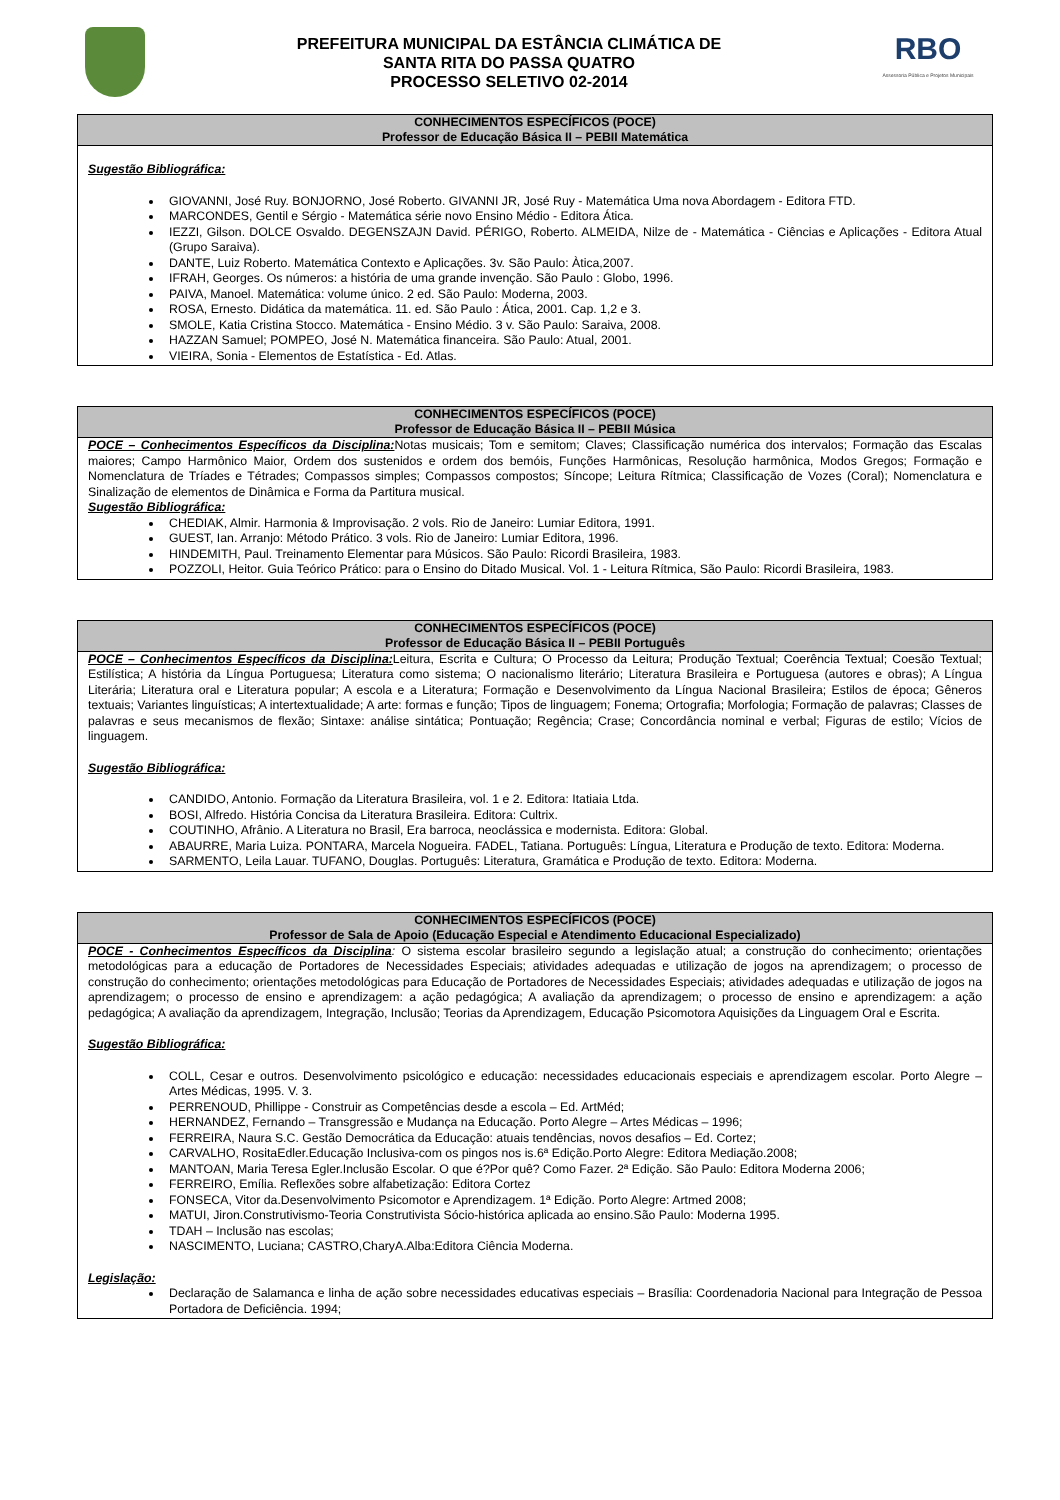PREFEITURA MUNICIPAL DA ESTÂNCIA CLIMÁTICA DE
SANTA RITA DO PASSA QUATRO
PROCESSO SELETIVO 02-2014
RBO
Assessoria Pública e Projetos Municipais
CONHECIMENTOS ESPECÍFICOS (POCE)
Professor de Educação Básica II – PEBII Matemática
Sugestão Bibliográfica:
GIOVANNI, José Ruy. BONJORNO, José Roberto. GIVANNI JR, José Ruy - Matemática Uma nova Abordagem - Editora FTD.
MARCONDES, Gentil e Sérgio - Matemática série novo Ensino Médio - Editora Ática.
IEZZI, Gilson. DOLCE Osvaldo. DEGENSZAJN David. PÉRIGO, Roberto. ALMEIDA, Nilze de - Matemática - Ciências e Aplicações - Editora Atual (Grupo Saraiva).
DANTE, Luiz Roberto. Matemática Contexto e Aplicações. 3v. São Paulo: Àtica,2007.
IFRAH, Georges. Os números: a história de uma grande invenção. São Paulo : Globo, 1996.
PAIVA, Manoel. Matemática: volume único. 2 ed. São Paulo: Moderna, 2003.
ROSA, Ernesto. Didática da matemática. 11. ed. São Paulo : Ática, 2001. Cap. 1,2 e 3.
SMOLE, Katia Cristina Stocco. Matemática - Ensino Médio. 3 v. São Paulo: Saraiva, 2008.
HAZZAN Samuel; POMPEO, José N. Matemática financeira. São Paulo: Atual, 2001.
VIEIRA, Sonia - Elementos de Estatística - Ed. Atlas.
CONHECIMENTOS ESPECÍFICOS (POCE)
Professor de Educação Básica II – PEBII Música
POCE – Conhecimentos Específicos da Disciplina: Notas musicais; Tom e semitom; Claves; Classificação numérica dos intervalos; Formação das Escalas maiores; Campo Harmônico Maior, Ordem dos sustenidos e ordem dos bemóis, Funções Harmônicas, Resolução harmônica, Modos Gregos; Formação e Nomenclatura de Tríades e Tétrades; Compassos simples; Compassos compostos; Síncope; Leitura Rítmica; Classificação de Vozes (Coral); Nomenclatura e Sinalização de elementos de Dinâmica e Forma da Partitura musical.
Sugestão Bibliográfica:
CHEDIAK, Almir. Harmonia & Improvisação. 2 vols. Rio de Janeiro: Lumiar Editora, 1991.
GUEST, Ian. Arranjo: Método Prático. 3 vols. Rio de Janeiro: Lumiar Editora, 1996.
HINDEMITH, Paul. Treinamento Elementar para Músicos. São Paulo: Ricordi Brasileira, 1983.
POZZOLI, Heitor. Guia Teórico Prático: para o Ensino do Ditado Musical. Vol. 1 - Leitura Rítmica, São Paulo: Ricordi Brasileira, 1983.
CONHECIMENTOS ESPECÍFICOS (POCE)
Professor de Educação Básica II – PEBII Português
POCE – Conhecimentos Específicos da Disciplina: Leitura, Escrita e Cultura; O Processo da Leitura; Produção Textual; Coerência Textual; Coesão Textual; Estilística; A história da Língua Portuguesa; Literatura como sistema; O nacionalismo literário; Literatura Brasileira e Portuguesa (autores e obras); A Língua Literária; Literatura oral e Literatura popular; A escola e a Literatura; Formação e Desenvolvimento da Língua Nacional Brasileira; Estilos de época; Gêneros textuais; Variantes linguísticas; A intertextualidade; A arte: formas e função; Tipos de linguagem; Fonema; Ortografia; Morfologia; Formação de palavras; Classes de palavras e seus mecanismos de flexão; Sintaxe: análise sintática; Pontuação; Regência; Crase; Concordância nominal e verbal; Figuras de estilo; Vícios de linguagem.
Sugestão Bibliográfica:
CANDIDO, Antonio. Formação da Literatura Brasileira, vol. 1 e 2. Editora: Itatiaia Ltda.
BOSI, Alfredo. História Concisa da Literatura Brasileira. Editora: Cultrix.
COUTINHO, Afrânio. A Literatura no Brasil, Era barroca, neoclássica e modernista. Editora: Global.
ABAURRE, Maria Luiza. PONTARA, Marcela Nogueira. FADEL, Tatiana. Português: Língua, Literatura e Produção de texto. Editora: Moderna.
SARMENTO, Leila Lauar. TUFANO, Douglas. Português: Literatura, Gramática e Produção de texto. Editora: Moderna.
CONHECIMENTOS ESPECÍFICOS (POCE)
Professor de Sala de Apoio (Educação Especial e Atendimento Educacional Especializado)
POCE - Conhecimentos Específicos da Disciplina: O sistema escolar brasileiro segundo a legislação atual; a construção do conhecimento; orientações metodológicas para a educação de Portadores de Necessidades Especiais; atividades adequadas e utilização de jogos na aprendizagem; o processo de construção do conhecimento; orientações metodológicas para Educação de Portadores de Necessidades Especiais; atividades adequadas e utilização de jogos na aprendizagem; o processo de ensino e aprendizagem: a ação pedagógica; A avaliação da aprendizagem; o processo de ensino e aprendizagem: a ação pedagógica; A avaliação da aprendizagem, Integração, Inclusão; Teorias da Aprendizagem, Educação Psicomotora Aquisições da Linguagem Oral e Escrita.
Sugestão Bibliográfica:
COLL, Cesar e outros. Desenvolvimento psicológico e educação: necessidades educacionais especiais e aprendizagem escolar. Porto Alegre – Artes Médicas, 1995. V. 3.
PERRENOUD, Phillippe - Construir as Competências desde a escola – Ed. ArtMéd;
HERNANDEZ, Fernando – Transgressão e Mudança na Educação. Porto Alegre – Artes Médicas – 1996;
FERREIRA, Naura S.C. Gestão Democrática da Educação: atuais tendências, novos desafios – Ed. Cortez;
CARVALHO, RositaEdler.Educação Inclusiva-com os pingos nos is.6ª Edição.Porto Alegre: Editora Mediação.2008;
MANTOAN, Maria Teresa Egler.Inclusão Escolar. O que é?Por quê? Como Fazer. 2ª Edição. São Paulo: Editora Moderna 2006;
FERREIRO, Emília. Reflexões sobre alfabetização: Editora Cortez
FONSECA, Vitor da.Desenvolvimento Psicomotor e Aprendizagem. 1ª Edição. Porto Alegre: Artmed 2008;
MATUI, Jiron.Construtivismo-Teoria Construtivista Sócio-histórica aplicada ao ensino.São Paulo: Moderna 1995.
TDAH – Inclusão nas escolas;
NASCIMENTO, Luciana; CASTRO,CharyA.Alba:Editora Ciência Moderna.
Legislação:
Declaração de Salamanca e linha de ação sobre necessidades educativas especiais – Brasília: Coordenadoria Nacional para Integração de Pessoa Portadora de Deficiência. 1994;